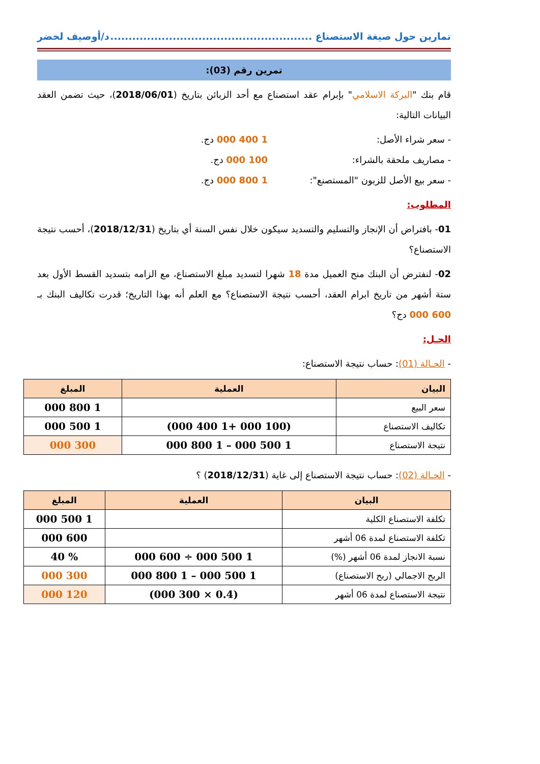تمارين حول صيغة الاستصناع ....................................................... د/أوصيف لخضر
تمرين رقم (03):
قام بنك "البركة الاسلامي" بإبرام عقد استصناع مع أحد الزبائن بتاريخ (2018/06/01)، حيث تضمن العقد البيانات التالية:
- سعر شراء الأصل: 1 400 000 دج.
- مصاريف ملحقة بالشراء: 100 000 دج.
- سعر بيع الأصل للزبون "المستصنع": 1 800 000 دج.
المطلوب:
01- بافتراض أن الإنجاز والتسليم والتسديد سيكون خلال نفس السنة أي بتاريخ (2018/12/31)، أحسب نتيجة الاستصناع؟
02- لنفترض أن البنك منح العميل مدة 18 شهرا لتسديد مبلغ الاستصناع، مع الزامه بتسديد القسط الأول بعد ستة أشهر من تاريخ ابرام العقد، أحسب نتيجة الاستصناع؟ مع العلم أنه بهذا التاريخ؛ قدرت تكاليف البنك بـ 600 000 دج؟
الحـل:
- الحـالة (01): حساب نتيجة الاستصناع:
| البيان | العملية | المبلغ |
| --- | --- | --- |
| سعر البيع | | 1 800 000 |
| تكاليف الاستصناع | (100 000 +1 400 000) | 1 500 000 |
| نتيجة الاستصناع | 1 500 000 – 1 800 000 | 300 000 |
- الحـالة (02): حساب نتيجة الاستصناع إلى غاية (2018/12/31) ؟
| البيان | العملية | المبلغ |
| --- | --- | --- |
| تكلفة الاستصناع الكلية | | 1 500 000 |
| تكلفة الاستصناع لمدة 06 أشهر | | 600 000 |
| نسبة الانجاز لمدة 06 أشهر (%) | 1 500 000 ÷ 600 000 | % 40 |
| الربح الاجمالي (ربح الاستصناع) | 1 500 000 – 1 800 000 | 300 000 |
| نتيجة الاستصناع لمدة 06 أشهر | (0.4 × 300 000) | 120 000 |